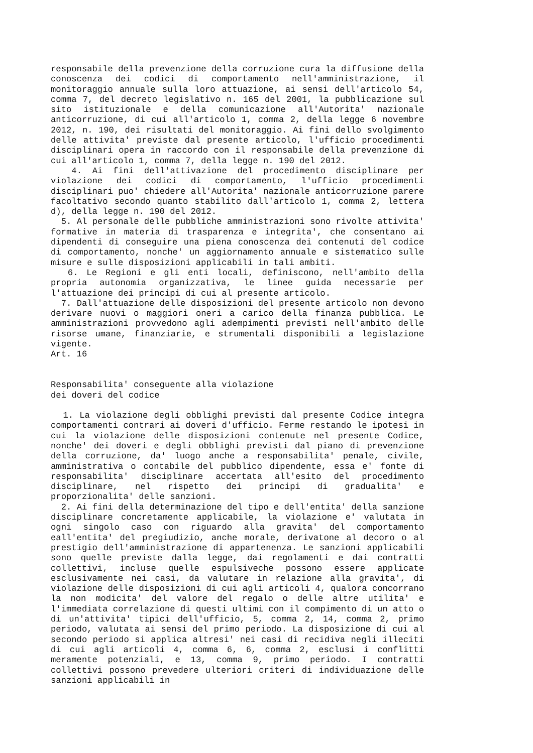responsabile della prevenzione della corruzione cura la diffusione della conoscenza dei codici di comportamento nell'amministrazione, il monitoraggio annuale sulla loro attuazione, ai sensi dell'articolo 54, comma 7, del decreto legislativo n. 165 del 2001, la pubblicazione sul sito istituzionale e della comunicazione all'Autorita' nazionale anticorruzione, di cui all'articolo 1, comma 2, della legge 6 novembre 2012, n. 190, dei risultati del monitoraggio. Ai fini dello svolgimento delle attivita' previste dal presente articolo, l'ufficio procedimenti disciplinari opera in raccordo con il responsabile della prevenzione di cui all'articolo 1, comma 7, della legge n. 190 del 2012.
4. Ai fini dell'attivazione del procedimento disciplinare per violazione dei codici di comportamento, l'ufficio procedimenti disciplinari puo' chiedere all'Autorita' nazionale anticorruzione parere facoltativo secondo quanto stabilito dall'articolo 1, comma 2, lettera d), della legge n. 190 del 2012.
5. Al personale delle pubbliche amministrazioni sono rivolte attivita' formative in materia di trasparenza e integrita', che consentano ai dipendenti di conseguire una piena conoscenza dei contenuti del codice di comportamento, nonche' un aggiornamento annuale e sistematico sulle misure e sulle disposizioni applicabili in tali ambiti.
6. Le Regioni e gli enti locali, definiscono, nell'ambito della propria autonomia organizzativa, le linee guida necessarie per l'attuazione dei principi di cui al presente articolo.
7. Dall'attuazione delle disposizioni del presente articolo non devono derivare nuovi o maggiori oneri a carico della finanza pubblica. Le amministrazioni provvedono agli adempimenti previsti nell'ambito delle risorse umane, finanziarie, e strumentali disponibili a legislazione vigente.
Art. 16
Responsabilita' conseguente alla violazione
dei doveri del codice
1. La violazione degli obblighi previsti dal presente Codice integra comportamenti contrari ai doveri d'ufficio. Ferme restando le ipotesi in cui la violazione delle disposizioni contenute nel presente Codice, nonche' dei doveri e degli obblighi previsti dal piano di prevenzione della corruzione, da' luogo anche a responsabilita' penale, civile, amministrativa o contabile del pubblico dipendente, essa e' fonte di responsabilita' disciplinare accertata all'esito del procedimento disciplinare, nel rispetto dei principi di gradualita' e proporzionalita' delle sanzioni.
2. Ai fini della determinazione del tipo e dell'entita' della sanzione disciplinare concretamente applicabile, la violazione e' valutata in ogni singolo caso con riguardo alla gravita' del comportamento eall'entita' del pregiudizio, anche morale, derivatone al decoro o al prestigio dell'amministrazione di appartenenza. Le sanzioni applicabili sono quelle previste dalla legge, dai regolamenti e dai contratti collettivi, incluse quelle espulsiveche possono essere applicate esclusivamente nei casi, da valutare in relazione alla gravita', di violazione delle disposizioni di cui agli articoli 4, qualora concorrano la non modicita' del valore del regalo o delle altre utilita' e l'immediata correlazione di questi ultimi con il compimento di un atto o di un'attivita' tipici dell'ufficio, 5, comma 2, 14, comma 2, primo periodo, valutata ai sensi del primo periodo. La disposizione di cui al secondo periodo si applica altresi' nei casi di recidiva negli illeciti di cui agli articoli 4, comma 6, 6, comma 2, esclusi i conflitti meramente potenziali, e 13, comma 9, primo periodo. I contratti collettivi possono prevedere ulteriori criteri di individuazione delle sanzioni applicabili in